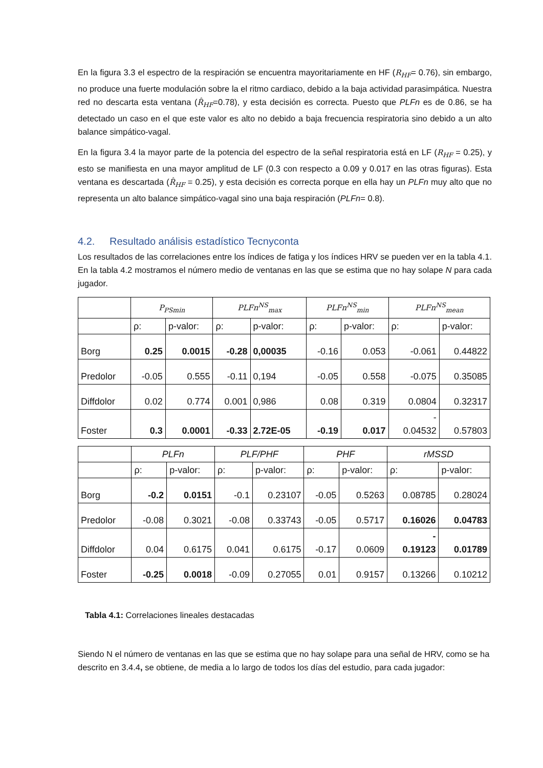En la figura 3.3 el espectro de la respiración se encuentra mayoritariamente en HF (R<sub>HF</sub>= 0.76), sin embargo, no produce una fuerte modulación sobre la el ritmo cardiaco, debido a la baja actividad parasimpática. Nuestra red no descarta esta ventana (R̂<sub>HF</sub>=0.78), y esta decisión es correcta. Puesto que PLFn es de 0.86, se ha detectado un caso en el que este valor es alto no debido a baja frecuencia respiratoria sino debido a un alto balance simpático-vagal.
En la figura 3.4 la mayor parte de la potencia del espectro de la señal respiratoria está en LF (R<sub>HF</sub> = 0.25), y esto se manifiesta en una mayor amplitud de LF (0.3 con respecto a 0.09 y 0.017 en las otras figuras). Esta ventana es descartada (R̂<sub>HF</sub> = 0.25), y esta decisión es correcta porque en ella hay un PLFn muy alto que no representa un alto balance simpático-vagal sino una baja respiración (PLFn= 0.8).
4.2. Resultado análisis estadístico Tecnyconta
Los resultados de las correlaciones entre los índices de fatiga y los índices HRV se pueden ver en la tabla 4.1. En la tabla 4.2 mostramos el número medio de ventanas en las que se estima que no hay solape N para cada jugador.
| | P<sub>PSmin</sub> | | PLFn<sup>NS</sup><sub>max</sub> | | PLFn<sup>NS</sup><sub>min</sub> | | PLFn<sup>NS</sup><sub>mean</sub> | |
| --- | --- | --- | --- | --- | --- | --- | --- | --- |
| | ρ: | p-valor: | ρ: | p-valor: | ρ: | p-valor: | ρ: | p-valor: |
| Borg | 0.25 | 0.0015 | -0.28 | 0,00035 | -0.16 | 0.053 | -0.061 | 0.44822 |
| Predolor | -0.05 | 0.555 | -0.11 | 0,194 | -0.05 | 0.558 | -0.075 | 0.35085 |
| Diffdolor | 0.02 | 0.774 | 0.001 | 0,986 | 0.08 | 0.319 | 0.0804 | 0.32317 |
| Foster | 0.3 | 0.0001 | -0.33 | 2.72E-05 | -0.19 | 0.017 | - 0.04532 | 0.57803 |
| | PLFn | | PLF/PHF | | PHF | | rMSSD | |
| --- | --- | --- | --- | --- | --- | --- | --- | --- |
| | ρ: | p-valor: | ρ: | p-valor: | ρ: | p-valor: | ρ: | p-valor: |
| Borg | -0.2 | 0.0151 | -0.1 | 0.23107 | -0.05 | 0.5263 | 0.08785 | 0.28024 |
| Predolor | -0.08 | 0.3021 | -0.08 | 0.33743 | -0.05 | 0.5717 | 0.16026 | 0.04783 |
| Diffdolor | 0.04 | 0.6175 | 0.041 | 0.6175 | -0.17 | 0.0609 | - 0.19123 | 0.01789 |
| Foster | -0.25 | 0.0018 | -0.09 | 0.27055 | 0.01 | 0.9157 | 0.13266 | 0.10212 |
Tabla 4.1: Correlaciones lineales destacadas
Siendo N el número de ventanas en las que se estima que no hay solape para una señal de HRV, como se ha descrito en 3.4.4, se obtiene, de media a lo largo de todos los días del estudio, para cada jugador: